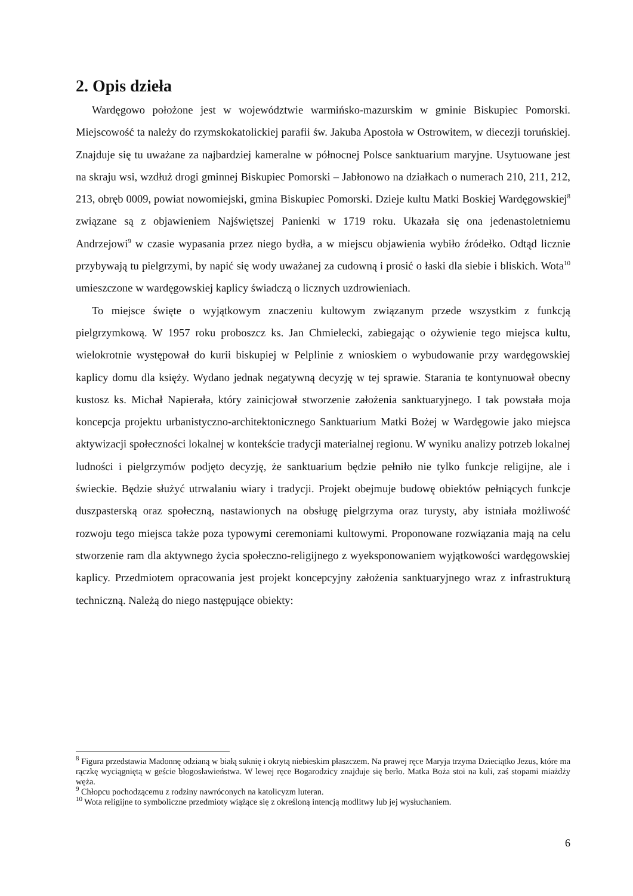2. Opis dzieła
Wardęgowo położone jest w województwie warmińsko-mazurskim w gminie Biskupiec Pomorski. Miejscowość ta należy do rzymskokatolickiej parafii św. Jakuba Apostoła w Ostrowitem, w diecezji toruńskiej. Znajduje się tu uważane za najbardziej kameralne w północnej Polsce sanktuarium maryjne. Usytuowane jest na skraju wsi, wzdłuż drogi gminnej Biskupiec Pomorski – Jabłonowo na działkach o numerach 210, 211, 212, 213, obręb 0009, powiat nowomiejski, gmina Biskupiec Pomorski. Dzieje kultu Matki Boskiej Wardęgowskiej<sup>8</sup> związane są z objawieniem Najświętszej Panienki w 1719 roku. Ukazała się ona jedenastoletniemu Andrzejowi<sup>9</sup> w czasie wypasania przez niego bydła, a w miejscu objawienia wybiło źródełko. Odtąd licznie przybywają tu pielgrzymi, by napić się wody uważanej za cudowną i prosić o łaski dla siebie i bliskich. Wota<sup>10</sup> umieszczone w wardęgowskiej kaplicy świadczą o licznych uzdrowieniach.
To miejsce święte o wyjątkowym znaczeniu kultowym związanym przede wszystkim z funkcją pielgrzymkową. W 1957 roku proboszcz ks. Jan Chmielecki, zabiegając o ożywienie tego miejsca kultu, wielokrotnie występował do kurii biskupiej w Pelplinie z wnioskiem o wybudowanie przy wardęgowskiej kaplicy domu dla księży. Wydano jednak negatywną decyzję w tej sprawie. Starania te kontynuował obecny kustosz ks. Michał Napierała, który zainicjował stworzenie założenia sanktuaryjnego. I tak powstała moja koncepcja projektu urbanistyczno-architektonicznego Sanktuarium Matki Bożej w Wardęgowie jako miejsca aktywizacji społeczności lokalnej w kontekście tradycji materialnej regionu. W wyniku analizy potrzeb lokalnej ludności i pielgrzymów podjęto decyzję, że sanktuarium będzie pełniło nie tylko funkcje religijne, ale i świeckie. Będzie służyć utrwalaniu wiary i tradycji. Projekt obejmuje budowę obiektów pełniących funkcje duszpasterską oraz społeczną, nastawionych na obsługę pielgrzyma oraz turysty, aby istniała możliwość rozwoju tego miejsca także poza typowymi ceremoniami kultowymi. Proponowane rozwiązania mają na celu stworzenie ram dla aktywnego życia społeczno-religijnego z wyeksponowaniem wyjątkowości wardęgowskiej kaplicy. Przedmiotem opracowania jest projekt koncepcyjny założenia sanktuaryjnego wraz z infrastrukturą techniczną. Należą do niego następujące obiekty:
<sup>8</sup> Figura przedstawia Madonnę odzianą w białą suknię i okrytą niebieskim płaszczem. Na prawej ręce Maryja trzyma Dzieciątko Jezus, które ma rączkę wyciągniętą w geście błogosławieństwa. W lewej ręce Bogarodzicy znajduje się berło. Matka Boża stoi na kuli, zaś stopami miażdży węża.
<sup>9</sup> Chłopcu pochodzącemu z rodziny nawróconych na katolicyzm luteran.
<sup>10</sup> Wota religijne to symboliczne przedmioty wiążące się z określoną intencją modlitwy lub jej wysłuchaniem.
6